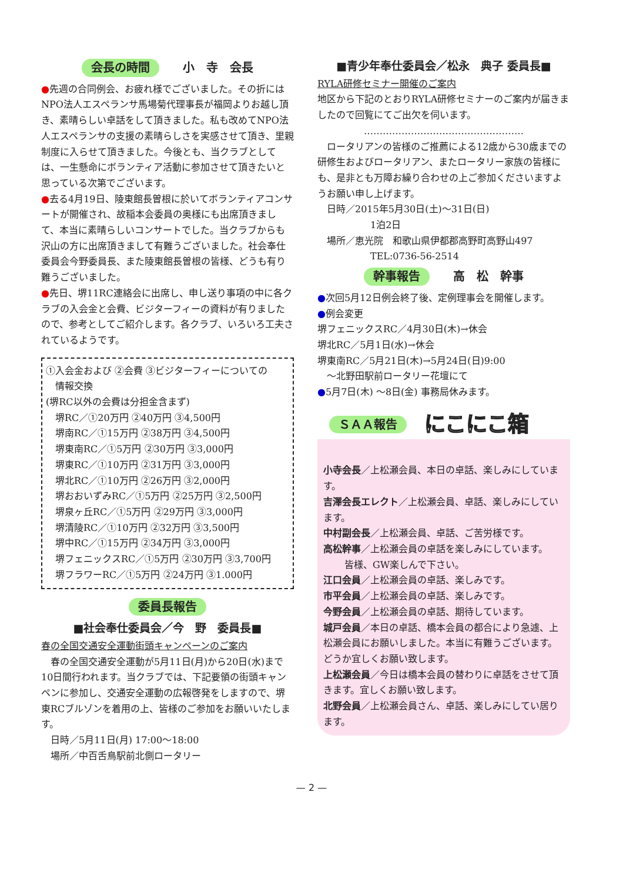会長の時間 小　寺　会長
●先週の合同例会、お疲れ様でございました。その折にはNPO法人エスペランサ馬場菊代理事長が福岡よりお越し頂き、素晴らしい卓話をして頂きました。私も改めてNPO法人エスペランサの支援の素晴らしさを実感させて頂き、里親制度に入らせて頂きました。今後とも、当クラブとしては、一生懸命にボランティア活動に参加させて頂きたいと思っている次第でございます。
●去る4月19日、陵東館長曽根に於いてボランティアコンサートが開催され、故稲本会委員の奥様にも出席頂きまして、本当に素晴らしいコンサートでした。当クラブからも沢山の方に出席頂きまして有難うございました。社会奉仕委員会今野委員長、また陵東館長曽根の皆様、どうも有り難うございました。
●先日、堺11RC連絡会に出席し、申し送り事項の中に各クラブの入会金と会費、ビジターフィーの資料が有りましたので、参考としてご紹介します。各クラブ、いろいろ工夫されているようです。
①入会金および ②会費 ③ビジターフィーについての
情報交換
(堺RC以外の会費は分担金含まず)
堺RC／①20万円 ②40万円 ③4,500円
堺南RC／①15万円 ②38万円 ③4,500円
堺東南RC／①5万円 ②30万円 ③3,000円
堺東RC／①10万円 ②31万円 ③3,000円
堺北RC／①10万円 ②26万円 ③2,000円
堺おおいずみRC／①5万円 ②25万円 ③2,500円
堺泉ヶ丘RC／①5万円 ②29万円 ③3,000円
堺清陵RC／①10万円 ②32万円 ③3,500円
堺中RC／①15万円 ②34万円 ③3,000円
堺フェニックスRC／①5万円 ②30万円 ③3,700円
堺フラワーRC／①5万円 ②24万円 ③1.000円
委員長報告
■社会奉仕委員会／今　野　委員長■
春の全国交通安全運動街頭キャンペーンのご案内
　春の全国交通安全運動が5月11日(月)から20日(水)まで10日間行われます。当クラブでは、下記要領の街頭キャンペンに参加し、交通安全運動の広報啓発をしますので、堺東RCブルゾンを着用の上、皆様のご参加をお願いいたします。
日時／5月11日(月) 17:00～18:00
場所／中百舌鳥駅前北側ロータリー
■青少年奉仕委員会／松永　典子 委員長■
RYLA研修セミナー開催のご案内
地区から下記のとおりRYLA研修セミナーのご案内が届きましたので回覧にてご出欠を伺います。
……………………………………………
　ロータリアンの皆様のご推薦による12歳から30歳までの研修生およびロータリアン、またロータリー家族の皆様にも、是非とも万障お繰り合わせの上ご参加くださいますようお願い申し上げます。
日時／2015年5月30日(土)～31日(日)
1泊2日
場所／恵光院　和歌山県伊都郡高野町高野山497
TEL:0736-56-2514
幹事報告 高　松　幹事
●次回5月12日例会終了後、定例理事会を開催します。
●例会変更
堺フェニックスRC／4月30日(木)→休会
堺北RC／5月1日(水)→休会
堺東南RC／5月21日(木)→5月24日(日)9:00
～北野田駅前ロータリー花壇にて
●5月7日(木) ～8日(金) 事務局休みます。
ＳＡＡ報告 にこにこ箱
小寺会長／上松瀬会員、本日の卓話、楽しみにしています。
吉澤会長エレクト／上松瀬会員、卓話、楽しみにしています。
中村副会長／上松瀬会員、卓話、ご苦労様です。
高松幹事／上松瀬会員の卓話を楽しみにしています。
皆様、GW楽しんで下さい。
江口会員／上松瀬会員の卓話、楽しみです。
市平会員／上松瀬会員の卓話、楽しみです。
今野会員／上松瀬会員の卓話、期待しています。
城戸会員／本日の卓話、橋本会員の都合により急遽、上松瀬会員にお願いしました。本当に有難うございます。どうか宜しくお願い致します。
上松瀬会員／今日は橋本会員の替わりに卓話をさせて頂きます。宜しくお願い致します。
北野会員／上松瀬会員さん、卓話、楽しみにしてい居ります。
— 2 —